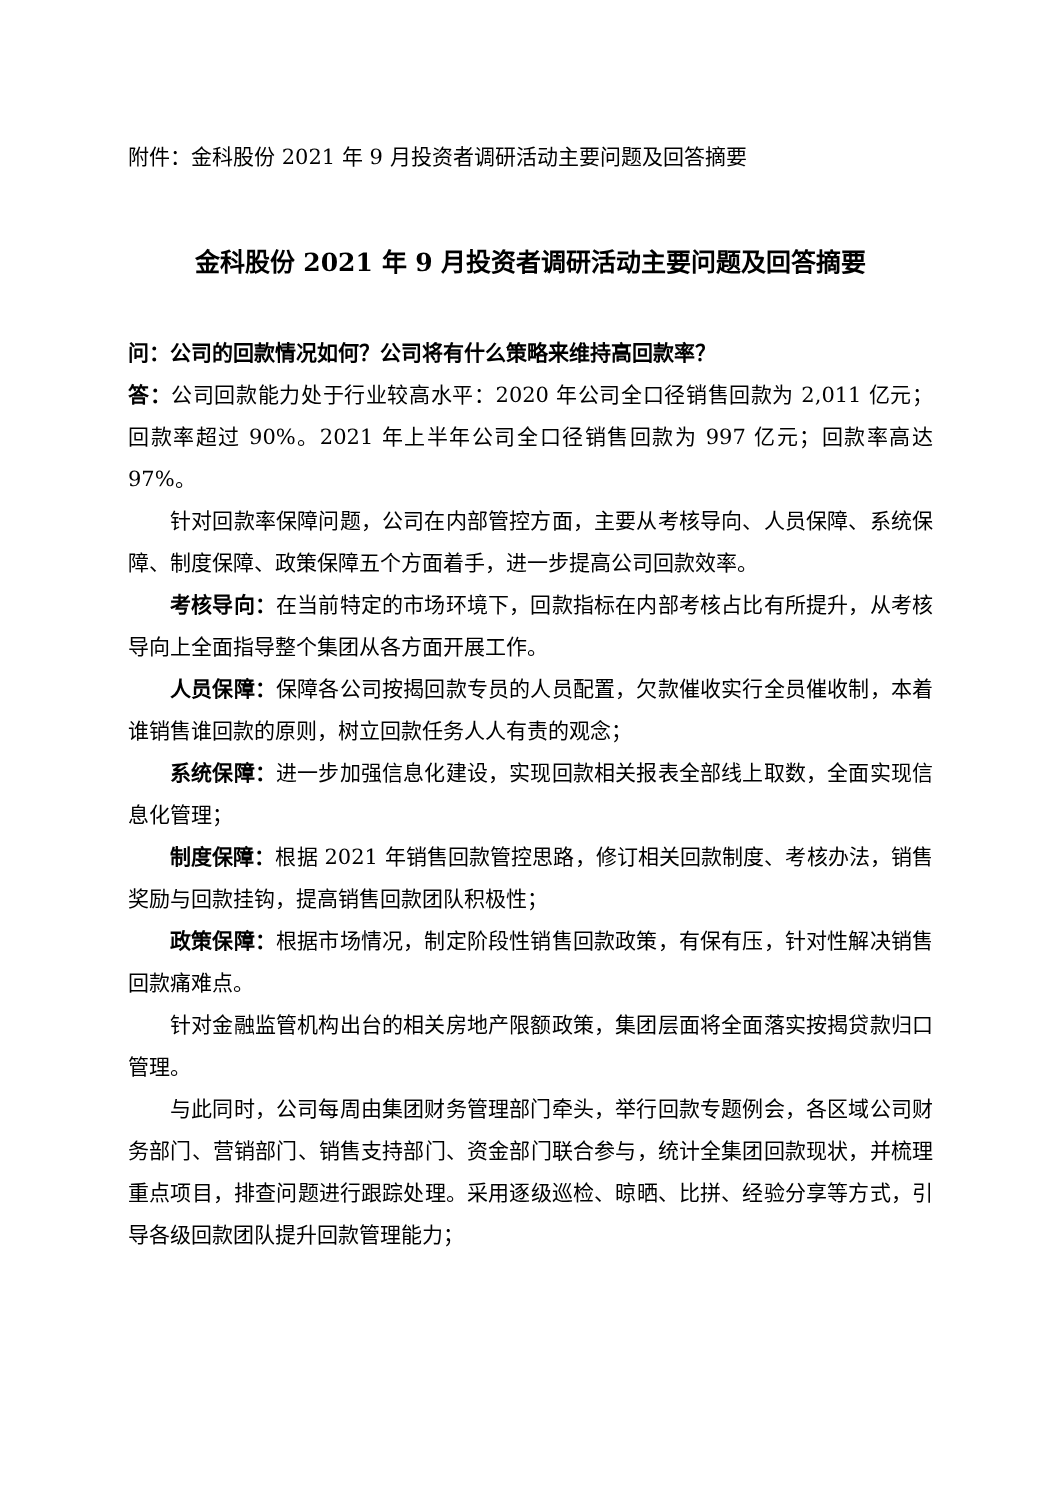附件：金科股份 2021 年 9 月投资者调研活动主要问题及回答摘要
金科股份 2021 年 9 月投资者调研活动主要问题及回答摘要
问：公司的回款情况如何？公司将有什么策略来维持高回款率？
答：公司回款能力处于行业较高水平：2020 年公司全口径销售回款为 2,011 亿元；回款率超过 90%。2021 年上半年公司全口径销售回款为 997 亿元；回款率高达 97%。
针对回款率保障问题，公司在内部管控方面，主要从考核导向、人员保障、系统保障、制度保障、政策保障五个方面着手，进一步提高公司回款效率。
考核导向：在当前特定的市场环境下，回款指标在内部考核占比有所提升，从考核导向上全面指导整个集团从各方面开展工作。
人员保障：保障各公司按揭回款专员的人员配置，欠款催收实行全员催收制，本着谁销售谁回款的原则，树立回款任务人人有责的观念；
系统保障：进一步加强信息化建设，实现回款相关报表全部线上取数，全面实现信息化管理；
制度保障：根据 2021 年销售回款管控思路，修订相关回款制度、考核办法，销售奖励与回款挂钩，提高销售回款团队积极性；
政策保障：根据市场情况，制定阶段性销售回款政策，有保有压，针对性解决销售回款痛难点。
针对金融监管机构出台的相关房地产限额政策，集团层面将全面落实按揭贷款归口管理。
与此同时，公司每周由集团财务管理部门牵头，举行回款专题例会，各区域公司财务部门、营销部门、销售支持部门、资金部门联合参与，统计全集团回款现状，并梳理重点项目，排查问题进行跟踪处理。采用逐级巡检、晾晒、比拼、经验分享等方式，引导各级回款团队提升回款管理能力；